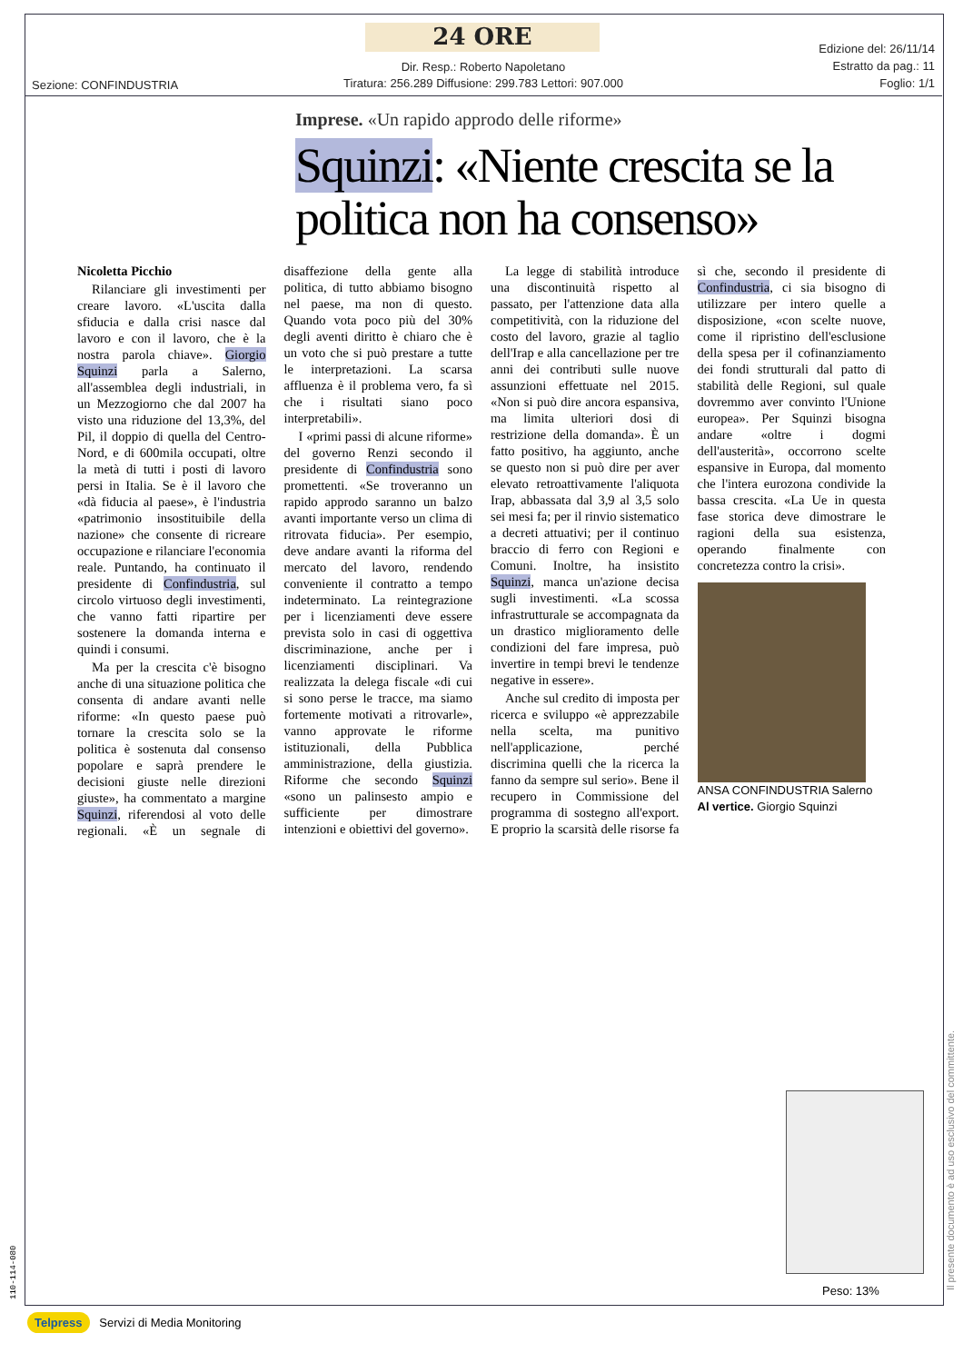24 ORE
Sezione: CONFINDUSTRIA
Dir. Resp.: Roberto Napoletano
Tiratura: 256.289 Diffusione: 299.783 Lettori: 907.000
Edizione del: 26/11/14
Estratto da pag.: 11
Foglio: 1/1
Imprese. «Un rapido approdo delle riforme»
Squinzi: «Niente crescita se la politica non ha consenso»
Nicoletta Picchio
Rilanciare gli investimenti per creare lavoro. «L'uscita dalla sfiducia e dalla crisi nasce dal lavoro e con il lavoro, che è la nostra parola chiave». Giorgio Squinzi parla a Salerno, all'assemblea degli industriali, in un Mezzogiorno che dal 2007 ha visto una riduzione del 13,3%, del Pil, il doppio di quella del Centro-Nord, e di 600mila occupati, oltre la metà di tutti i posti di lavoro persi in Italia. Se è il lavoro che «dà fiducia al paese», è l'industria «patrimonio insostituibile della nazione» che consente di ricreare occupazione e rilanciare l'economia reale. Puntando, ha continuato il presidente di Confindustria, sul circolo virtuoso degli investimenti, che vanno fatti ripartire per sostenere la domanda interna e quindi i consumi.
Ma per la crescita c'è bisogno anche di una situazione politica che consenta di andare avanti nelle riforme: «In questo paese può tornare la crescita solo se la politica è sostenuta dal consenso popolare e saprà prendere le decisioni giuste nelle direzioni giuste», ha commentato a margine Squinzi, riferendosi al voto delle regionali. «È un segnale di disaffezione della gente alla politica, di tutto abbiamo bisogno nel paese, ma non di questo. Quando vota poco più del 30% degli aventi diritto è chiaro che è un voto che si può prestare a tutte le interpretazioni. La scarsa affluenza è il problema vero, fa sì che i risultati siano poco interpretabili».
I «primi passi di alcune riforme» del governo Renzi secondo il presidente di Confindustria sono promettenti. «Se troveranno un rapido approdo saranno un balzo avanti importante verso un clima di ritrovata fiducia». Per esempio, deve andare avanti la riforma del mercato del lavoro, rendendo conveniente il contratto a tempo indeterminato. La reintegrazione per i licenziamenti deve essere prevista solo in casi di oggettiva discriminazione, anche per i licenziamenti disciplinari. Va realizzata la delega fiscale «di cui si sono perse le tracce, ma siamo fortemente motivati a ritrovarle», vanno approvate le riforme istituzionali, della Pubblica amministrazione, della giustizia. Riforme che secondo Squinzi «sono un palinsesto ampio e sufficiente per dimostrare intenzioni e obiettivi del governo».
La legge di stabilità introduce una discontinuità rispetto al passato, per l'attenzione data alla competitività, con la riduzione del costo del lavoro, grazie al taglio dell'Irap e alla cancellazione per tre anni dei contributi sulle nuove assunzioni effettuate nel 2015. «Non si può dire ancora espansiva, ma limita ulteriori dosi di restrizione della domanda». È un fatto positivo, ha aggiunto, anche se questo non si può dire per aver elevato retroattivamente l'aliquota Irap, abbassata dal 3,9 al 3,5 solo sei mesi fa; per il rinvio sistematico a decreti attuativi; per il continuo braccio di ferro con Regioni e Comuni. Inoltre, ha insistito Squinzi, manca un'azione decisa sugli investimenti. «La scossa infrastrutturale se accompagnata da un drastico miglioramento delle condizioni del fare impresa, può invertire in tempi brevi le tendenze negative in essere».
Anche sul credito di imposta per ricerca e sviluppo «è apprezzabile nella scelta, ma punitivo nell'applicazione, perché discrimina quelli che la ricerca la fanno da sempre sul serio». Bene il recupero in Commissione del programma di sostegno all'export. E proprio la scarsità delle risorse fa sì che, secondo il presidente di Confindustria, ci sia bisogno di utilizzare per intero quelle a disposizione, «con scelte nuove, come il ripristino dell'esclusione della spesa per il cofinanziamento dei fondi strutturali dal patto di stabilità delle Regioni, sul quale dovremmo aver convinto l'Unione europea». Per Squinzi bisogna andare «oltre i dogmi dell'austerità», occorrono scelte espansive in Europa, dal momento che l'intera eurozona condivide la bassa crescita. «La Ue in questa fase storica deve dimostrare le ragioni della sua esistenza, operando finalmente con concretezza contro la crisi».
ANSA CONFINDUSTRIA Salerno
Al vertice. Giorgio Squinzi
Peso: 13%
Telpress Servizi di Media Monitoring
Il presente documento è ad uso esclusivo del committente.
110-114-080